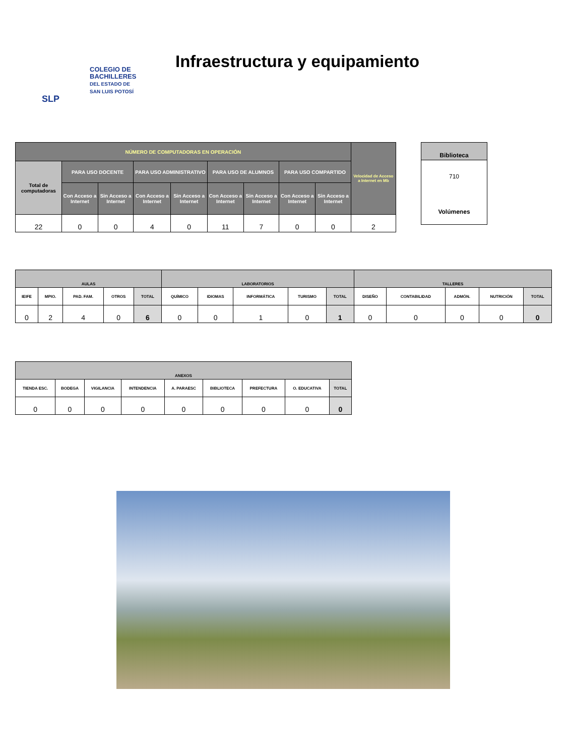COLEGIO DE
BACHILLERES
DEL ESTADO DE
SAN LUIS POTOSÍ
SLP
Infraestructura y equipamiento
| NÚMERO DE COMPUTADORAS EN OPERACIÓN | | | | | | | | | Velocidad de Acceso a Internet en Mb |
| --- | --- | --- | --- | --- | --- | --- | --- | --- | --- |
| Total de computadoras | PARA USO DOCENTE | | PARA USO ADMINISTRATIVO | | PARA USO DE ALUMNOS | | PARA USO COMPARTIDO | | |
| | Con Acceso a Internet | Sin Acceso a Internet | Con Acceso a Internet | Sin Acceso a Internet | Con Acceso a Internet | Sin Acceso a Internet | Con Acceso a Internet | Sin Acceso a Internet | |
| 22 | 0 | 0 | 4 | 0 | 11 | 7 | 0 | 0 | 2 |
| Biblioteca |
| --- |
| 710 Volúmenes |
| AULAS | | | | | LABORATORIOS | | | | | TALLERES | | | | |
| --- | --- | --- | --- | --- | --- | --- | --- | --- | --- | --- | --- | --- | --- | --- |
| IEIFE | MPIO. | PAD. FAM. | OTROS | TOTAL | QUÍMICO | IDIOMAS | INFORMÁTICA | TURISMO | TOTAL | DISEÑO | CONTABILIDAD | ADMÓN. | NUTRICIÓN | TOTAL |
| 0 | 2 | 4 | 0 | 6 | 0 | 0 | 1 | 0 | 1 | 0 | 0 | 0 | 0 | 0 |
| ANEXOS | | | | | | | | |
| --- | --- | --- | --- | --- | --- | --- | --- | --- |
| TIENDA ESC. | BODEGA | VIGILANCIA | INTENDENCIA | A. PARAESC | BIBLIOTECA | PREFECTURA | O. EDUCATIVA | TOTAL |
| 0 | 0 | 0 | 0 | 0 | 0 | 0 | 0 | 0 |